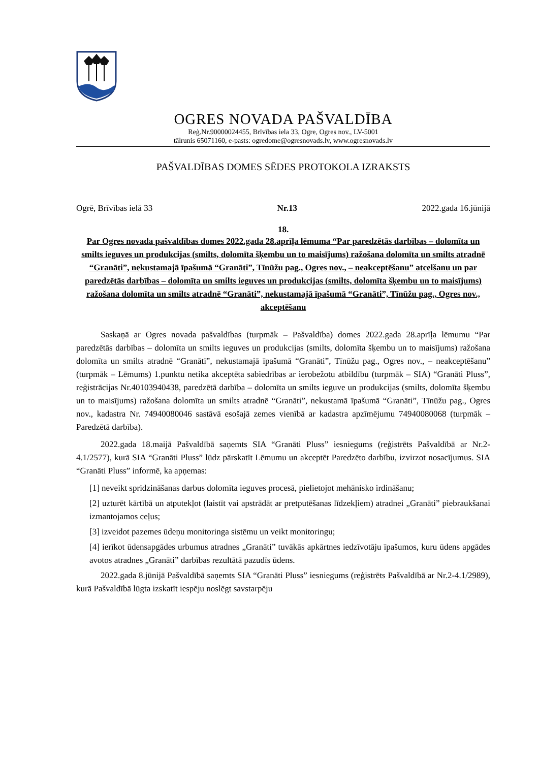OGRES NOVADA PAŠVALDĪBA
Reģ.Nr.90000024455, Brīvības iela 33, Ogre, Ogres nov., LV-5001
tālrunis 65071160, e-pasts: ogredome@ogresnovads.lv, www.ogresnovads.lv
PAŠVALDĪBAS DOMES SĒDES PROTOKOLA IZRAKSTS
Ogrē, Brīvības ielā 33 Nr.13 2022.gada 16.jūnijā
18.
Par Ogres novada pašvaldības domes 2022.gada 28.aprīļa lēmuma “Par paredzētās darbības – dolomīta un smilts ieguves un produkcijas (smilts, dolomīta šķembu un to maisījums) ražošana dolomīta un smilts atradnē “Granāti”, nekustamajā īpašumā “Granāti”, Tīnūžu pag., Ogres nov., – neakceptēšanu” atcelšanu un par paredzētās darbības – dolomīta un smilts ieguves un produkcijas (smilts, dolomīta šķembu un to maisījums) ražošana dolomīta un smilts atradnē “Granāti”, nekustamajā īpašumā “Granāti”, Tīnūžu pag., Ogres nov., akceptēšanu
Saskaņā ar Ogres novada pašvaldības (turpmāk – Pašvaldība) domes 2022.gada 28.aprīļa lēmumu “Par paredzētās darbības – dolomīta un smilts ieguves un produkcijas (smilts, dolomīta šķembu un to maisījums) ražošana dolomīta un smilts atradnē “Granāti”, nekustamajā īpašumā “Granāti”, Tīnūžu pag., Ogres nov., – neakceptēšanu” (turpmāk – Lēmums) 1.punktu netika akceptēta sabiedrības ar ierobežotu atbildību (turpmāk – SIA) “Granāti Pluss”, reģistrācijas Nr.40103940438, paredzētā darbība – dolomīta un smilts ieguve un produkcijas (smilts, dolomīta šķembu un to maisījums) ražošana dolomīta un smilts atradnē “Granāti”, nekustamā īpašumā “Granāti”, Tīnūžu pag., Ogres nov., kadastra Nr. 74940080046 sastāvā esošajā zemes vienībā ar kadastra apzīmējumu 74940080068 (turpmāk – Paredzētā darbība).
2022.gada 18.maijā Pašvaldībā saņemts SIA “Granāti Pluss” iesniegums (reģistrēts Pašvaldībā ar Nr.2-4.1/2577), kurā SIA “Granāti Pluss” lūdz pārskatīt Lēmumu un akceptēt Paredzēto darbību, izvirzot nosacījumus. SIA “Granāti Pluss” informē, ka apņemas:
[1] neveikt spridzināšanas darbus dolomīta ieguves procesā, pielietojot mehānisko irdināšanu;
[2] uzturēt kārtībā un atputekļot (laistīt vai apstrādāt ar pretputēšanas līdzekļiem) atradnei „Granāti” piebraukšanai izmantojamos ceļus;
[3] izveidot pazemes ūdeņu monitoringa sistēmu un veikt monitoringu;
[4] ierīkot ūdensapgādes urbumus atradnes „Granāti” tuvākās apkārtnes iedzīvotāju īpašumos, kuru ūdens apgādes avotos atradnes „Granāti” darbības rezultātā pazudīs ūdens.
2022.gada 8.jūnijā Pašvaldībā saņemts SIA “Granāti Pluss” iesniegums (reģistrēts Pašvaldībā ar Nr.2-4.1/2989), kurā Pašvaldībā lūgta izskatīt iespēju noslēgt savstarpēju